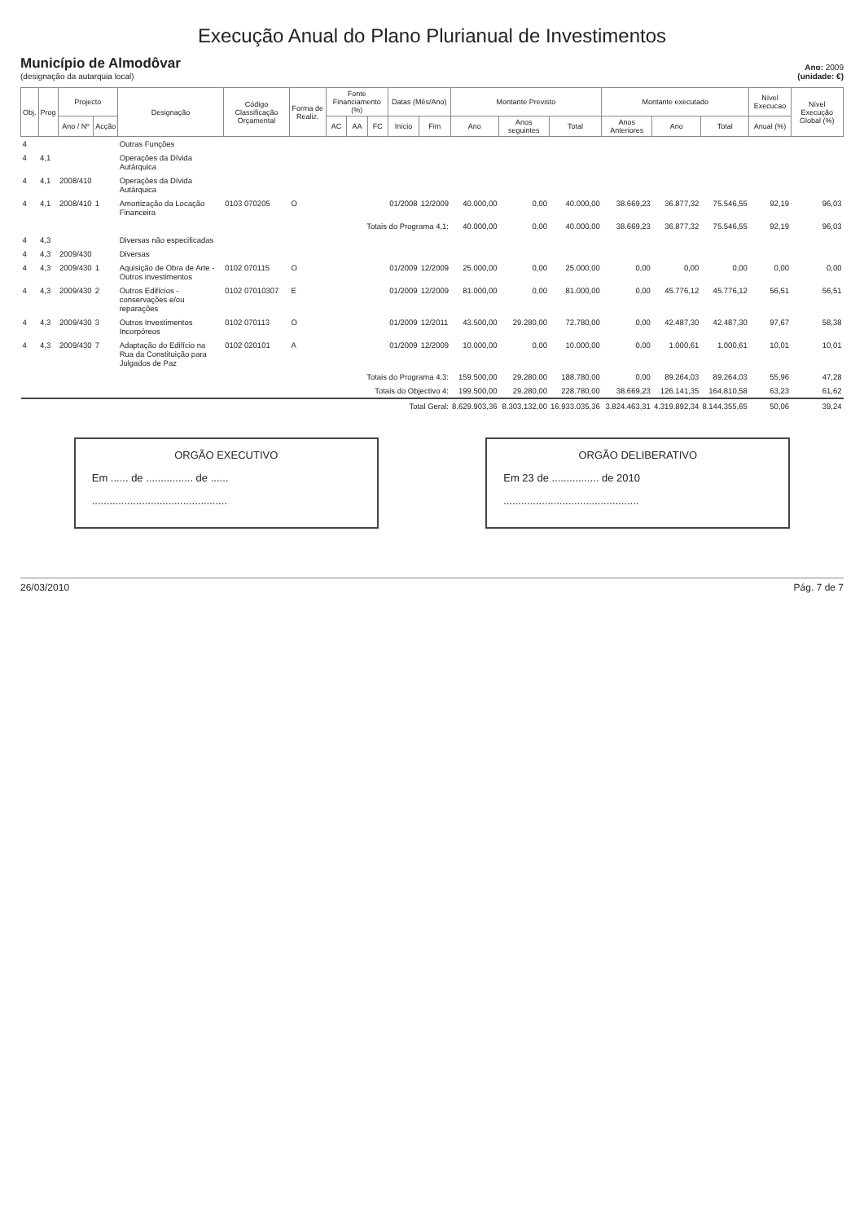Execução Anual do Plano Plurianual de Investimentos
Município de Almodôvar
(designação da autarquia local)
Ano: 2009
(unidade: €)
| Obj. | Prog | Projecto | | Designação | Código Classificação Orçamental | Forma de Realiz. | Fonte Financiamento (%) | | | Datas (Mês/Ano) | | Montante Previsto | | | Montante executado | | | Nível Execucao | Nível Execução Global (%) |
| --- | --- | --- | --- | --- | --- | --- | --- | --- | --- | --- | --- | --- | --- | --- | --- | --- | --- | --- | --- |
| | | Ano / Nº | Acção | | | | AC | AA | FC | Início | Fim | Ano | Anos seguintes | Total | Anos Anteriores | Ano | Total | Anual (%) | |
| 4 | | | | Outras Funções | | | | | | | | | | | | | | | |
| 4 | 4,1 | | | Operações da Dívida Autárquica | | | | | | | | | | | | | | | |
| 4 | 4,1 | 2008/410 | | Operações da Dívida Autárquica | | | | | | | | | | | | | | | |
| 4 | 4,1 | 2008/410 | 1 | Amortização da Locação Financeira | 0103 070205 | O | | | | 01/2008 | 12/2009 | 40.000,00 | 0,00 | 40.000,00 | 38.669,23 | 36.877,32 | 75.546,55 | 92,19 | 96,03 |
| | | | | | | | Totais do Programa 4,1: | | | | | 40.000,00 | 0,00 | 40.000,00 | 38.669,23 | 36.877,32 | 75.546,55 | 92,19 | 96,03 |
| 4 | 4,3 | | | Diversas não especificadas | | | | | | | | | | | | | | | |
| 4 | 4,3 | 2009/430 | | Diversas | | | | | | | | | | | | | | | |
| 4 | 4,3 | 2009/430 | 1 | Aquisição de Obra de Arte - Outros investimentos | 0102 070115 | O | | | | 01/2009 | 12/2009 | 25.000,00 | 0,00 | 25.000,00 | 0,00 | 0,00 | 0,00 | 0,00 | 0,00 |
| 4 | 4,3 | 2009/430 | 2 | Outros Edifícios - conservações e/ou reparações | 0102 07010307 | E | | | | 01/2009 | 12/2009 | 81.000,00 | 0,00 | 81.000,00 | 0,00 | 45.776,12 | 45.776,12 | 56,51 | 56,51 |
| 4 | 4,3 | 2009/430 | 3 | Outros Investimentos Incorpóreos | 0102 070113 | O | | | | 01/2009 | 12/2011 | 43.500,00 | 29.280,00 | 72.780,00 | 0,00 | 42.487,30 | 42.487,30 | 97,67 | 58,38 |
| 4 | 4,3 | 2009/430 | 7 | Adaptação do Edifício na Rua da Constituição para Julgados de Paz | 0102 020101 | A | | | | 01/2009 | 12/2009 | 10.000,00 | 0,00 | 10.000,00 | 0,00 | 1.000,61 | 1.000,61 | 10,01 | 10,01 |
| | | | | | | | Totais do Programa 4.3: | | | | | 159.500,00 | 29.280,00 | 188.780,00 | 0,00 | 89.264,03 | 89.264,03 | 55,96 | 47,28 |
| | | | | | | | Totais do Objectivo 4: | | | | | 199.500,00 | 29.280,00 | 228.780,00 | 38.669,23 | 126.141,35 | 164.810,58 | 63,23 | 61,62 |
| | | | | | | | Total Geral: | | | | | 8.629.903,36 | 8.303.132,00 | 16.933.035,36 | 3.824.463,31 | 4.319.892,34 | 8.144.355,65 | 50,06 | 39,24 |
ORGÃO EXECUTIVO
Em ...... de ................ de ......
..............................................
ORGÃO DELIBERATIVO
Em 23 de ................ de 2010
..............................................
26/03/2010 Pág. 7 de 7